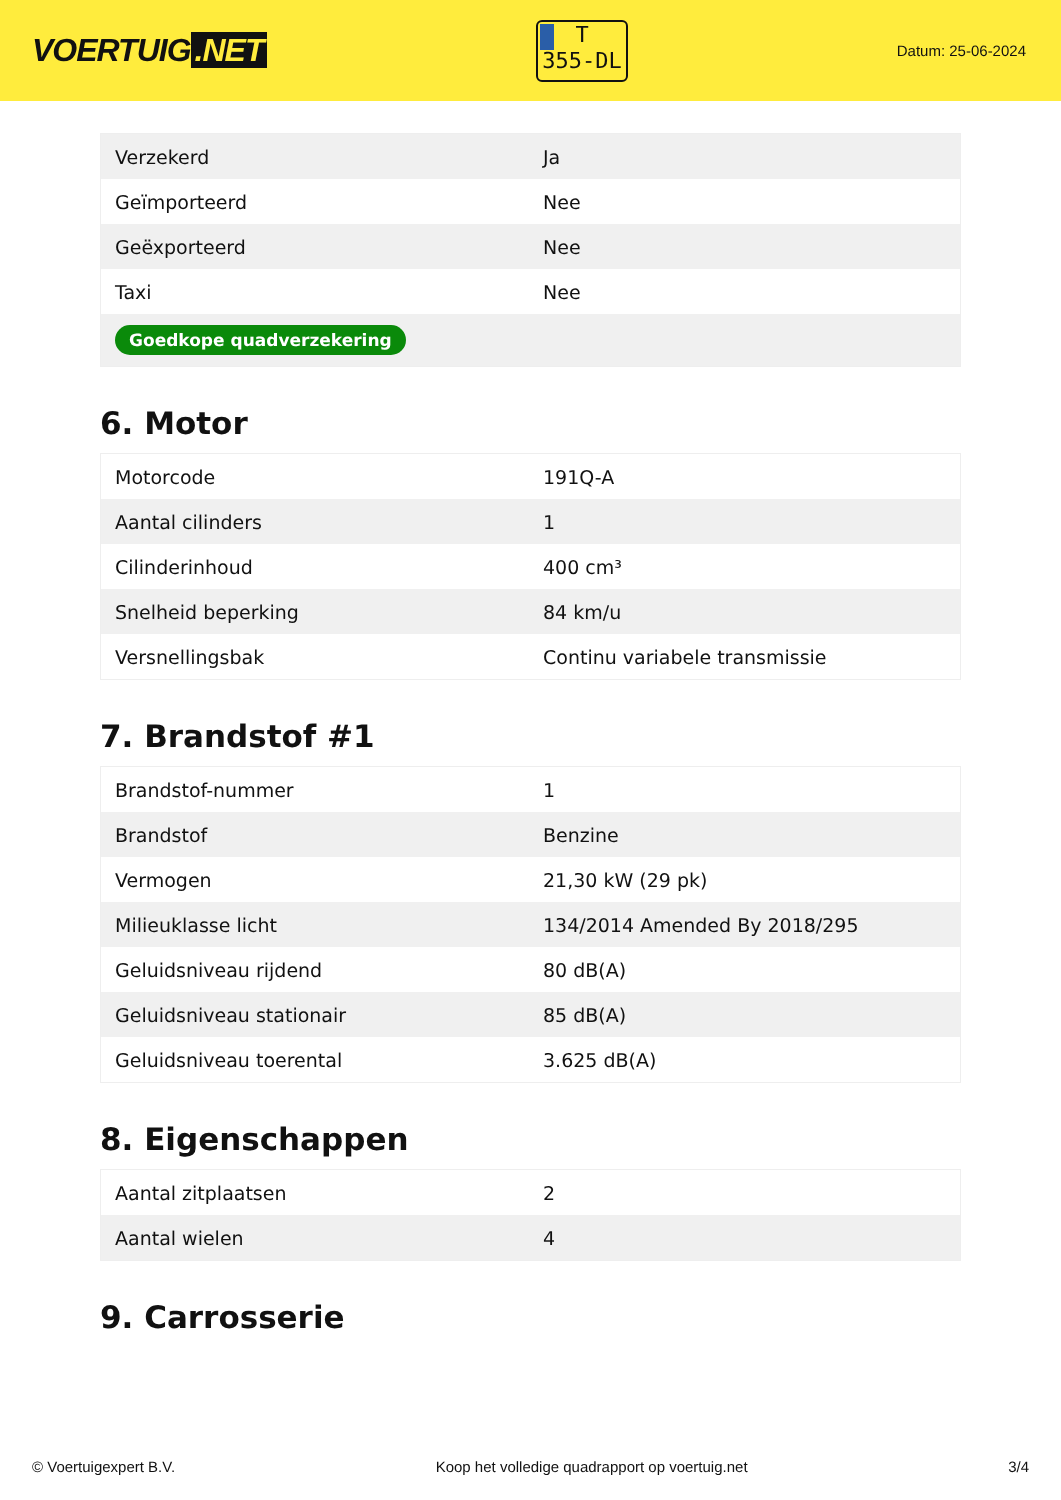VOERTUIG.NET
T
355-DL
Datum: 25-06-2024
| Verzekerd | Ja |
| Geïmporteerd | Nee |
| Geëxporteerd | Nee |
| Taxi | Nee |
| Goedkope quadverzekering | |
6. Motor
| Motorcode | 191Q-A |
| Aantal cilinders | 1 |
| Cilinderinhoud | 400 cm³ |
| Snelheid beperking | 84 km/u |
| Versnellingsbak | Continu variabele transmissie |
7. Brandstof #1
| Brandstof-nummer | 1 |
| Brandstof | Benzine |
| Vermogen | 21,30 kW (29 pk) |
| Milieuklasse licht | 134/2014 Amended By 2018/295 |
| Geluidsniveau rijdend | 80 dB(A) |
| Geluidsniveau stationair | 85 dB(A) |
| Geluidsniveau toerental | 3.625 dB(A) |
8. Eigenschappen
| Aantal zitplaatsen | 2 |
| Aantal wielen | 4 |
9. Carrosserie
© Voertuigexpert B.V. Koop het volledige quadrapport op voertuig.net 3/4